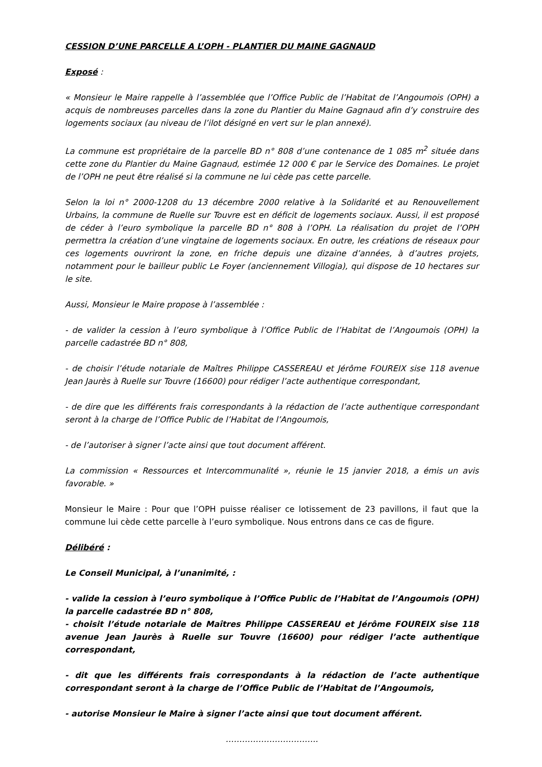CESSION D’UNE PARCELLE A L’OPH - PLANTIER DU MAINE GAGNAUD
Exposé :
« Monsieur le Maire rappelle à l’assemblée que l’Office Public de l’Habitat de l’Angoumois (OPH) a acquis de nombreuses parcelles dans la zone du Plantier du Maine Gagnaud afin d’y construire des logements sociaux (au niveau de l’ilot désigné en vert sur le plan annexé).
La commune est propriétaire de la parcelle BD n° 808 d’une contenance de 1 085 m<sup>2</sup> située dans cette zone du Plantier du Maine Gagnaud, estimée 12 000 € par le Service des Domaines. Le projet de l’OPH ne peut être réalisé si la commune ne lui cède pas cette parcelle.
Selon la loi n° 2000-1208 du 13 décembre 2000 relative à la Solidarité et au Renouvellement Urbains, la commune de Ruelle sur Touvre est en déficit de logements sociaux. Aussi, il est proposé de céder à l’euro symbolique la parcelle BD n° 808 à l’OPH. La réalisation du projet de l’OPH permettra la création d’une vingtaine de logements sociaux. En outre, les créations de réseaux pour ces logements ouvriront la zone, en friche depuis une dizaine d’années, à d’autres projets, notamment pour le bailleur public Le Foyer (anciennement Villogia), qui dispose de 10 hectares sur le site.
Aussi, Monsieur le Maire propose à l’assemblée :
- de valider la cession à l’euro symbolique à l’Office Public de l’Habitat de l’Angoumois (OPH) la parcelle cadastrée BD n° 808,
- de choisir l’étude notariale de Maîtres Philippe CASSEREAU et Jérôme FOUREIX sise 118 avenue Jean Jaurès à Ruelle sur Touvre (16600) pour rédiger l’acte authentique correspondant,
- de dire que les différents frais correspondants à la rédaction de l’acte authentique correspondant seront à la charge de l’Office Public de l’Habitat de l’Angoumois,
- de l’autoriser à signer l’acte ainsi que tout document afférent.
La commission « Ressources et Intercommunalité », réunie le 15 janvier 2018, a émis un avis favorable. »
Monsieur le Maire : Pour que l’OPH puisse réaliser ce lotissement de 23 pavillons, il faut que la commune lui cède cette parcelle à l’euro symbolique. Nous entrons dans ce cas de figure.
Délibéré :
Le Conseil Municipal, à l’unanimité, :
- valide la cession à l’euro symbolique à l’Office Public de l’Habitat de l’Angoumois (OPH) la parcelle cadastrée BD n° 808,
- choisit l’étude notariale de Maîtres Philippe CASSEREAU et Jérôme FOUREIX sise 118 avenue Jean Jaurès à Ruelle sur Touvre (16600) pour rédiger l’acte authentique correspondant,
- dit que les différents frais correspondants à la rédaction de l’acte authentique correspondant seront à la charge de l’Office Public de l’Habitat de l’Angoumois,
- autorise Monsieur le Maire à signer l’acte ainsi que tout document afférent.
…………………………….